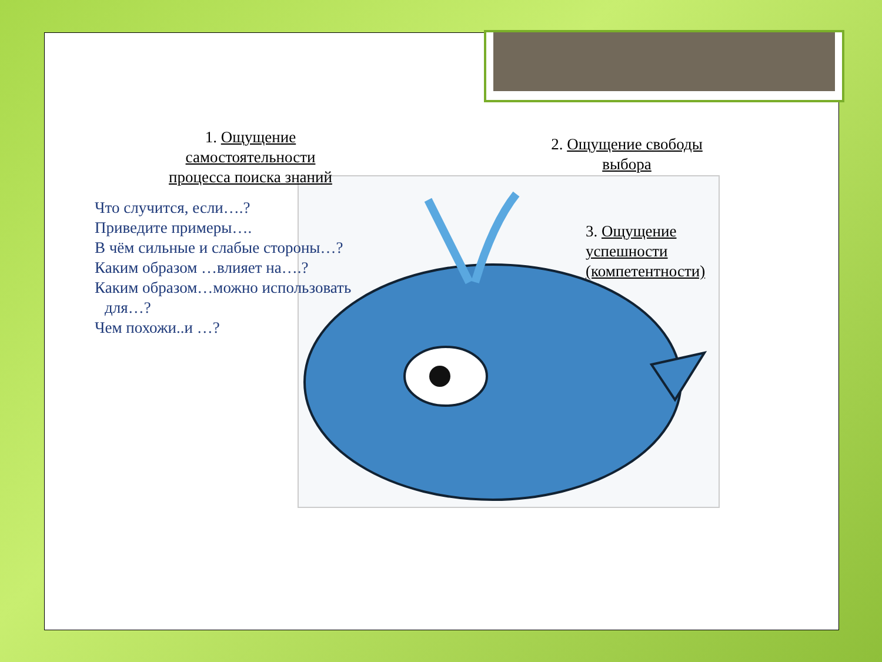1. Ощущение самостоятельности процесса поиска знаний
2. Ощущение свободы выбора
3. Ощущение успешности (компетентности)
Что случится, если….?
Приведите примеры….
В чём сильные и слабые стороны…?
Каким образом …влияет на….?
Каким образом…можно использовать для…?
Чем похожи..и …?